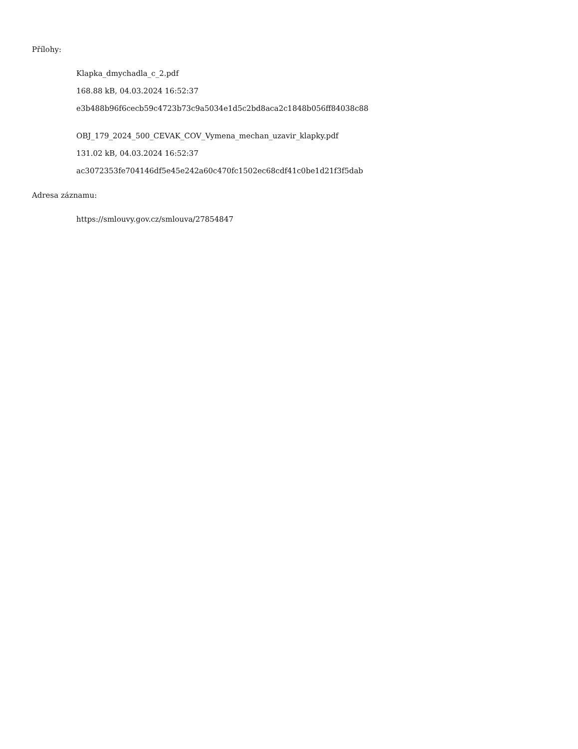Přílohy:
Klapka_dmychadla_c_2.pdf
168.88 kB, 04.03.2024 16:52:37
e3b488b96f6cecb59c4723b73c9a5034e1d5c2bd8aca2c1848b056ff84038c88
OBJ_179_2024_500_CEVAK_COV_Vymena_mechan_uzavir_klapky.pdf
131.02 kB, 04.03.2024 16:52:37
ac3072353fe704146df5e45e242a60c470fc1502ec68cdf41c0be1d21f3f5dab
Adresa záznamu:
https://smlouvy.gov.cz/smlouva/27854847